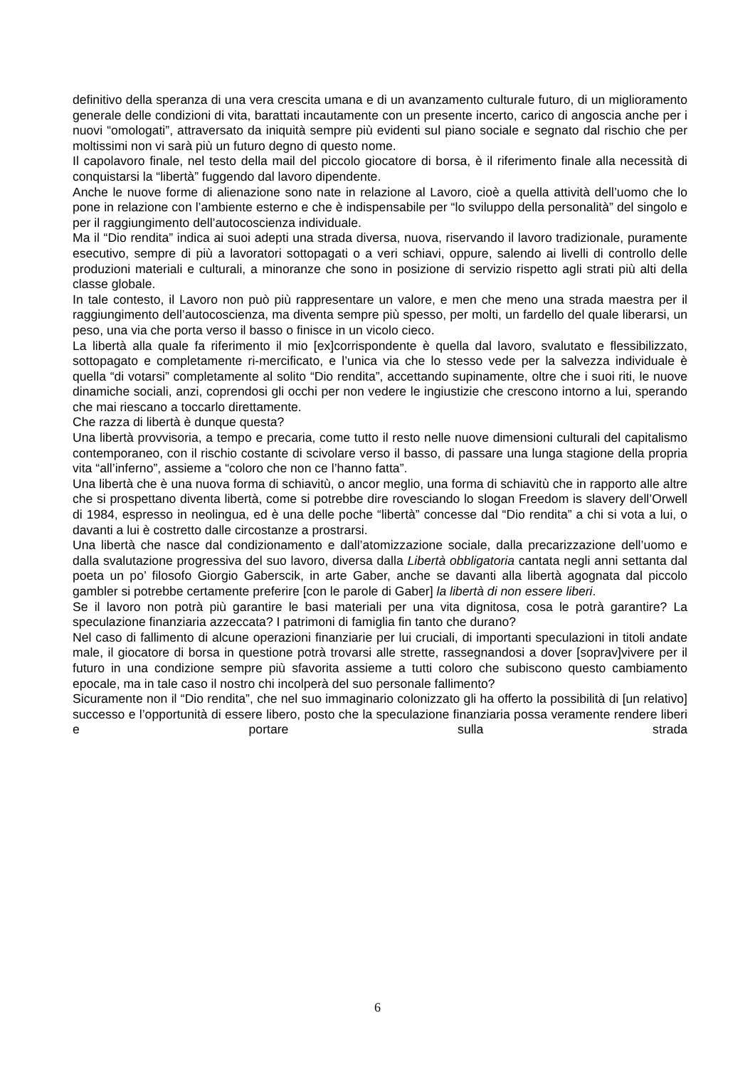definitivo della speranza di una vera crescita umana e di un avanzamento culturale futuro, di un miglioramento generale delle condizioni di vita, barattati incautamente con un presente incerto, carico di angoscia anche per i nuovi “omologati”, attraversato da iniquità sempre più evidenti sul piano sociale e segnato dal rischio che per moltissimi non vi sarà più un futuro degno di questo nome.
Il capolavoro finale, nel testo della mail del piccolo giocatore di borsa, è il riferimento finale alla necessità di conquistarsi la “libertà” fuggendo dal lavoro dipendente.
Anche le nuove forme di alienazione sono nate in relazione al Lavoro, cioè a quella attività dell’uomo che lo pone in relazione con l’ambiente esterno e che è indispensabile per “lo sviluppo della personalità” del singolo e per il raggiungimento dell’autocoscienza individuale.
Ma il “Dio rendita” indica ai suoi adepti una strada diversa, nuova, riservando il lavoro tradizionale, puramente esecutivo, sempre di più a lavoratori sottopagati o a veri schiavi, oppure, salendo ai livelli di controllo delle produzioni materiali e culturali, a minoranze che sono in posizione di servizio rispetto agli strati più alti della classe globale.
In tale contesto, il Lavoro non può più rappresentare un valore, e men che meno una strada maestra per il raggiungimento dell’autocoscienza, ma diventa sempre più spesso, per molti, un fardello del quale liberarsi, un peso, una via che porta verso il basso o finisce in un vicolo cieco.
La libertà alla quale fa riferimento il mio [ex]corrispondente è quella dal lavoro, svalutato e flessibilizzato, sottopagato e completamente ri-mercificato, e l’unica via che lo stesso vede per la salvezza individuale è quella “di votarsi” completamente al solito “Dio rendita”, accettando supinamente, oltre che i suoi riti, le nuove dinamiche sociali, anzi, coprendosi gli occhi per non vedere le ingiustizie che crescono intorno a lui, sperando che mai riescano a toccarlo direttamente.
Che razza di libertà è dunque questa?
Una libertà provvisoria, a tempo e precaria, come tutto il resto nelle nuove dimensioni culturali del capitalismo contemporaneo, con il rischio costante di scivolare verso il basso, di passare una lunga stagione della propria vita “all’inferno”, assieme a “coloro che non ce l’hanno fatta”.
Una libertà che è una nuova forma di schiavitù, o ancor meglio, una forma di schiavitù che in rapporto alle altre che si prospettano diventa libertà, come si potrebbe dire rovesciando lo slogan Freedom is slavery dell’Orwell di 1984, espresso in neolingua, ed è una delle poche “libertà” concesse dal “Dio rendita” a chi si vota a lui, o davanti a lui è costretto dalle circostanze a prostrarsi.
Una libertà che nasce dal condizionamento e dall’atomizzazione sociale, dalla precarizzazione dell’uomo e dalla svalutazione progressiva del suo lavoro, diversa dalla Libertà obbligatoria cantata negli anni settanta dal poeta un po’ filosofo Giorgio Gaberscik, in arte Gaber, anche se davanti alla libertà agognata dal piccolo gambler si potrebbe certamente preferire [con le parole di Gaber] la libertà di non essere liberi.
Se il lavoro non potrà più garantire le basi materiali per una vita dignitosa, cosa le potrà garantire? La speculazione finanziaria azzeccata? I patrimoni di famiglia fin tanto che durano?
Nel caso di fallimento di alcune operazioni finanziarie per lui cruciali, di importanti speculazioni in titoli andate male, il giocatore di borsa in questione potrà trovarsi alle strette, rassegnandosi a dover [soprav]vivere per il futuro in una condizione sempre più sfavorita assieme a tutti coloro che subiscono questo cambiamento epocale, ma in tale caso il nostro chi incolperà del suo personale fallimento?
Sicuramente non il “Dio rendita”, che nel suo immaginario colonizzato gli ha offerto la possibilità di [un relativo] successo e l’opportunità di essere libero, posto che la speculazione finanziaria possa veramente rendere liberi e portare sulla strada
6